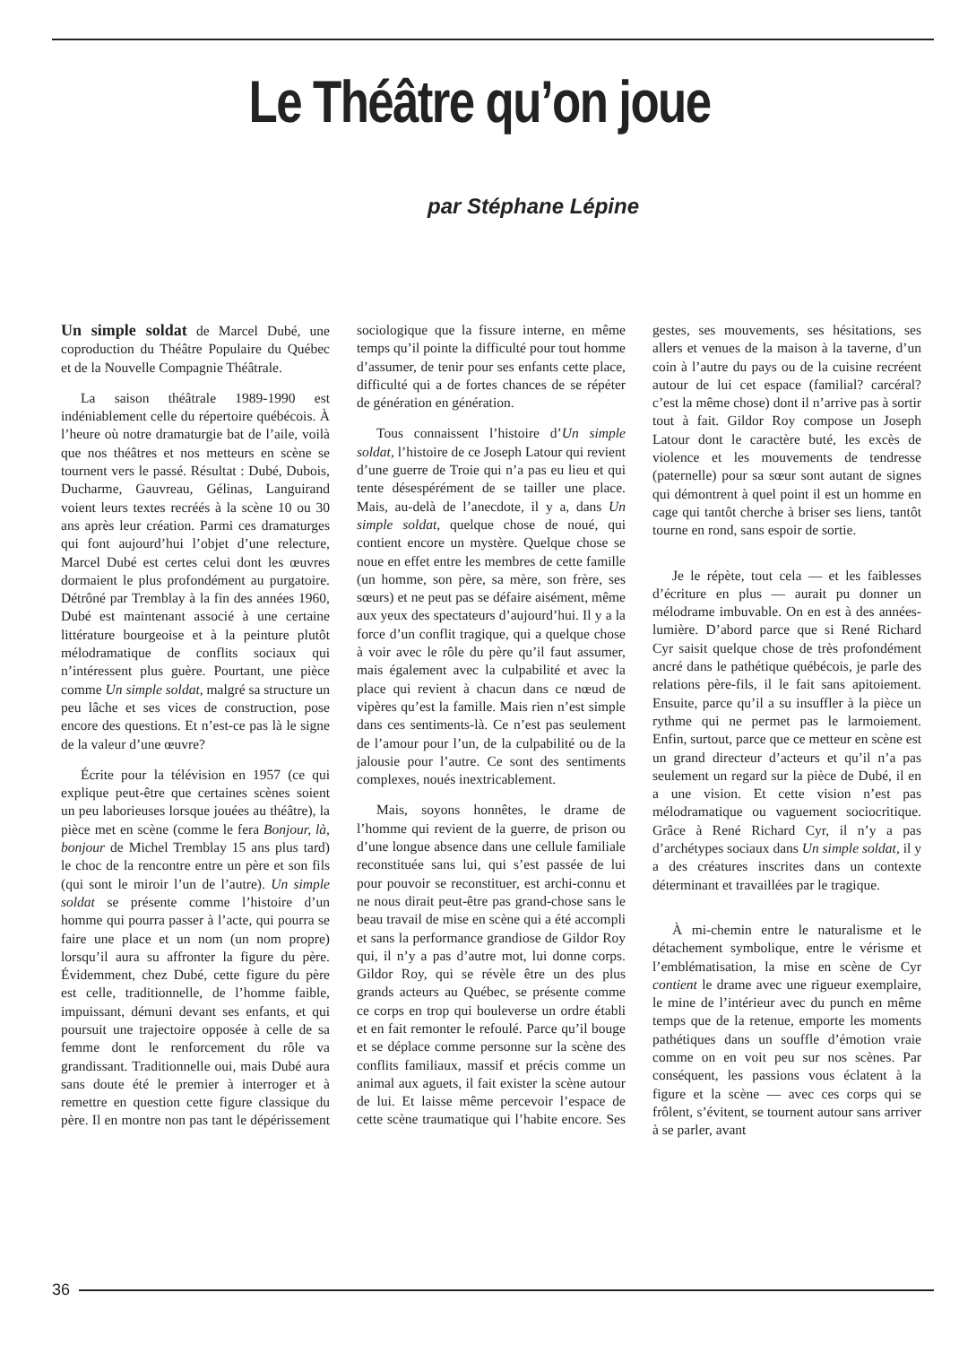Le Théâtre qu’on joue
par Stéphane Lépine
Un simple soldat de Marcel Dubé, une coproduction du Théâtre Populaire du Québec et de la Nouvelle Compagnie Théâtrale.
La saison théâtrale 1989-1990 est indéniablement celle du répertoire québécois. À l’heure où notre dramaturgie bat de l’aile, voilà que nos théâtres et nos metteurs en scène se tournent vers le passé. Résultat : Dubé, Dubois, Ducharme, Gauvreau, Gélinas, Languirand voient leurs textes recréés à la scène 10 ou 30 ans après leur création. Parmi ces dramaturges qui font aujourd’hui l’objet d’une relecture, Marcel Dubé est certes celui dont les œuvres dormaient le plus profondément au purgatoire. Détrôné par Tremblay à la fin des années 1960, Dubé est maintenant associé à une certaine littérature bourgeoise et à la peinture plutôt mélodramatique de conflits sociaux qui n’intéressent plus guère. Pourtant, une pièce comme Un simple soldat, malgré sa structure un peu lâche et ses vices de construction, pose encore des questions. Et n’est-ce pas là le signe de la valeur d’une œuvre?
Écrite pour la télévision en 1957 (ce qui explique peut-être que certaines scènes soient un peu laborieuses lorsque jouées au théâtre), la pièce met en scène (comme le fera Bonjour, là, bonjour de Michel Tremblay 15 ans plus tard) le choc de la rencontre entre un père et son fils (qui sont le miroir l’un de l’autre). Un simple soldat se présente comme l’histoire d’un homme qui pourra passer à l’acte, qui pourra se faire une place et un nom (un nom propre) lorsqu’il aura su affronter la figure du père. Évidemment, chez Dubé, cette figure du père est celle, traditionnelle, de l’homme faible, impuissant, démuni devant ses enfants, et qui poursuit une trajectoire opposée à celle de sa femme dont le renforcement du rôle va grandissant. Traditionnelle oui, mais Dubé aura sans doute été le premier à interroger et à remettre en question cette figure classique du père. Il en montre non pas tant le dépérissement sociologique que la fissure interne, en même temps qu’il pointe la difficulté pour tout homme d’assumer, de tenir pour ses enfants cette place, difficulté qui a de fortes chances de se répéter de génération en génération.
Tous connaissent l’histoire d’Un simple soldat, l’histoire de ce Joseph Latour qui revient d’une guerre de Troie qui n’a pas eu lieu et qui tente désespérément de se tailler une place. Mais, au-delà de l’anecdote, il y a, dans Un simple soldat, quelque chose de noué, qui contient encore un mystère. Quelque chose se noue en effet entre les membres de cette famille (un homme, son père, sa mère, son frère, ses sœurs) et ne peut pas se défaire aisément, même aux yeux des spectateurs d’aujourd’hui. Il y a la force d’un conflit tragique, qui a quelque chose à voir avec le rôle du père qu’il faut assumer, mais également avec la culpabilité et avec la place qui revient à chacun dans ce nœud de vipères qu’est la famille. Mais rien n’est simple dans ces sentiments-là. Ce n’est pas seulement de l’amour pour l’un, de la culpabilité ou de la jalousie pour l’autre. Ce sont des sentiments complexes, noués inextricablement.
Mais, soyons honnêtes, le drame de l’homme qui revient de la guerre, de prison ou d’une longue absence dans une cellule familiale reconstituée sans lui, qui s’est passée de lui pour pouvoir se reconstituer, est archi-connu et ne nous dirait peut-être pas grand-chose sans le beau travail de mise en scène qui a été accompli et sans la performance grandiose de Gildor Roy qui, il n’y a pas d’autre mot, lui donne corps. Gildor Roy, qui se révèle être un des plus grands acteurs au Québec, se présente comme ce corps en trop qui bouleverse un ordre établi et en fait remonter le refoulé. Parce qu’il bouge et se déplace comme personne sur la scène des conflits familiaux, massif et précis comme un animal aux aguets, il fait exister la scène autour de lui. Et laisse même percevoir l’espace de cette scène traumatique qui l’habite encore. Ses gestes, ses mouvements, ses hésitations, ses allers et venues de la maison à la taverne, d’un coin à l’autre du pays ou de la cuisine recréent autour de lui cet espace (familial? carcéral? c’est la même chose) dont il n’arrive pas à sortir tout à fait. Gildor Roy compose un Joseph Latour dont le caractère buté, les excès de violence et les mouvements de tendresse (paternelle) pour sa sœur sont autant de signes qui démontrent à quel point il est un homme en cage qui tantôt cherche à briser ses liens, tantôt tourne en rond, sans espoir de sortie.
Je le répète, tout cela — et les faiblesses d’écriture en plus — aurait pu donner un mélodrame imbuvable. On en est à des années-lumière. D’abord parce que si René Richard Cyr saisit quelque chose de très profondément ancré dans le pathétique québécois, je parle des relations père-fils, il le fait sans apitoiement. Ensuite, parce qu’il a su insuffler à la pièce un rythme qui ne permet pas le larmoiement. Enfin, surtout, parce que ce metteur en scène est un grand directeur d’acteurs et qu’il n’a pas seulement un regard sur la pièce de Dubé, il en a une vision. Et cette vision n’est pas mélodramatique ou vaguement sociocritique. Grâce à René Richard Cyr, il n’y a pas d’archétypes sociaux dans Un simple soldat, il y a des créatures inscrites dans un contexte déterminant et travaillées par le tragique.
À mi-chemin entre le naturalisme et le détachement symbolique, entre le vérisme et l’emblématisation, la mise en scène de Cyr contient le drame avec une rigueur exemplaire, le mine de l’intérieur avec du punch en même temps que de la retenue, emporte les moments pathétiques dans un souffle d’émotion vraie comme on en voit peu sur nos scènes. Par conséquent, les passions vous éclatent à la figure et la scène — avec ces corps qui se frôlent, s’évitent, se tournent autour sans arriver à se parler, avant
36